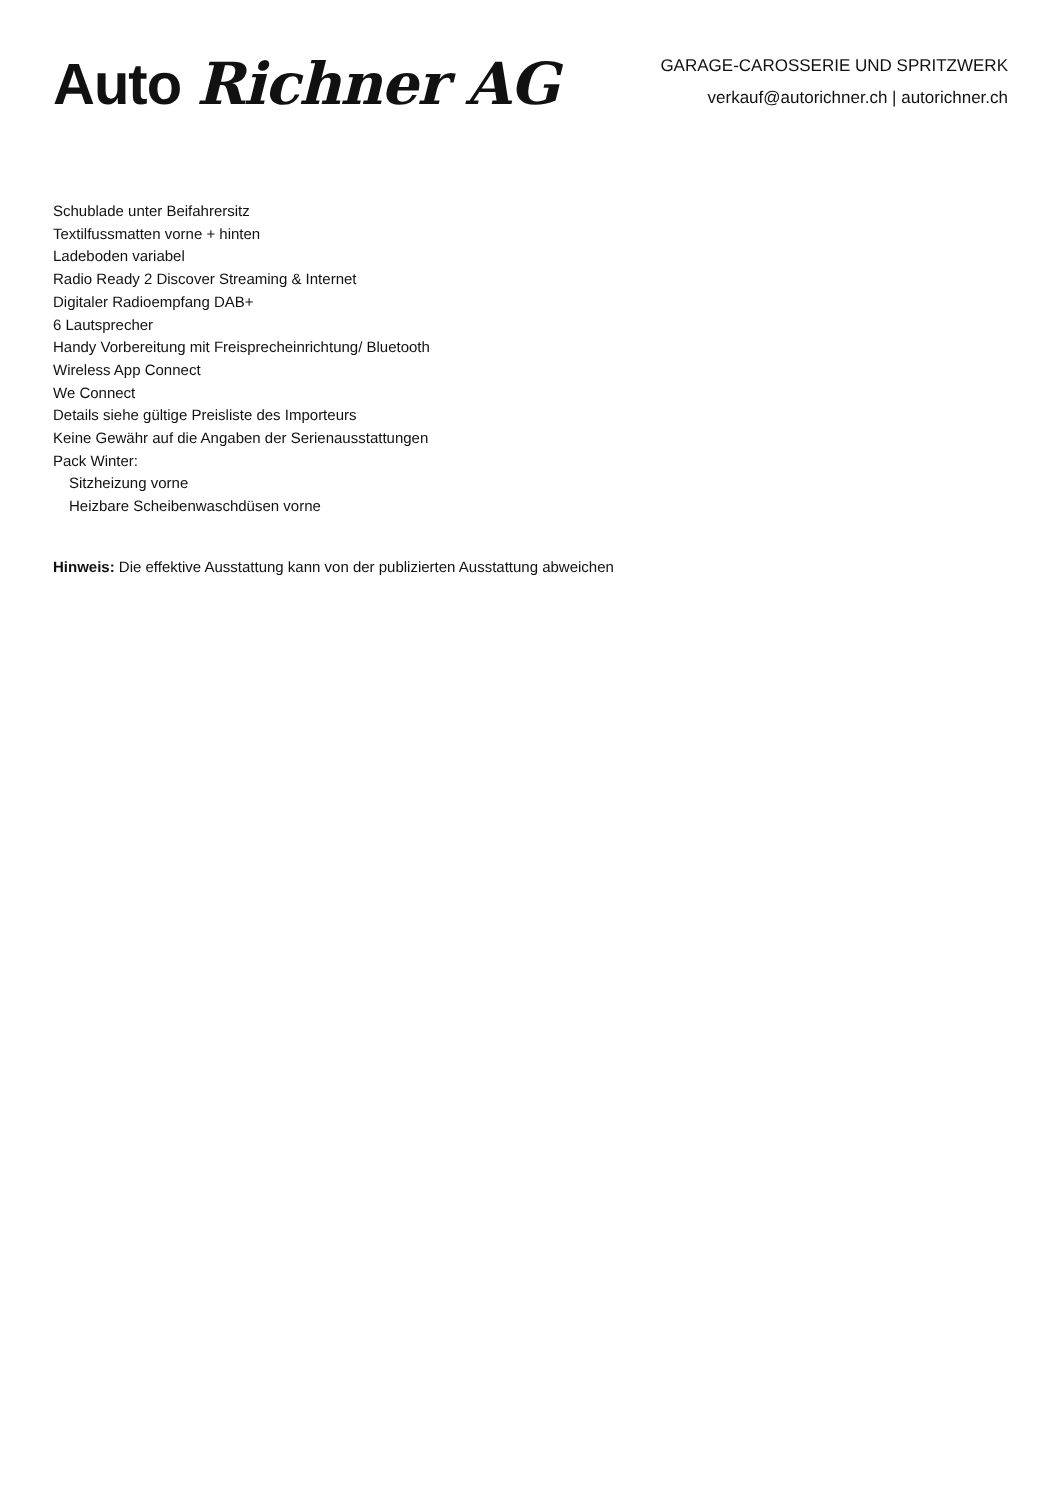Auto Richner AG
GARAGE-CAROSSERIE UND SPRITZWERK
verkauf@autorichner.ch | autorichner.ch
Schublade unter Beifahrersitz
Textilfussmatten vorne + hinten
Ladeboden variabel
Radio Ready 2 Discover Streaming & Internet
Digitaler Radioempfang DAB+
6 Lautsprecher
Handy Vorbereitung mit Freisprecheinrichtung/ Bluetooth
Wireless App Connect
We Connect
Details siehe gültige Preisliste des Importeurs
Keine Gewähr auf die Angaben der Serienausstattungen
Pack Winter:
Sitzheizung vorne
Heizbare Scheibenwaschdüsen vorne
Hinweis: Die effektive Ausstattung kann von der publizierten Ausstattung abweichen